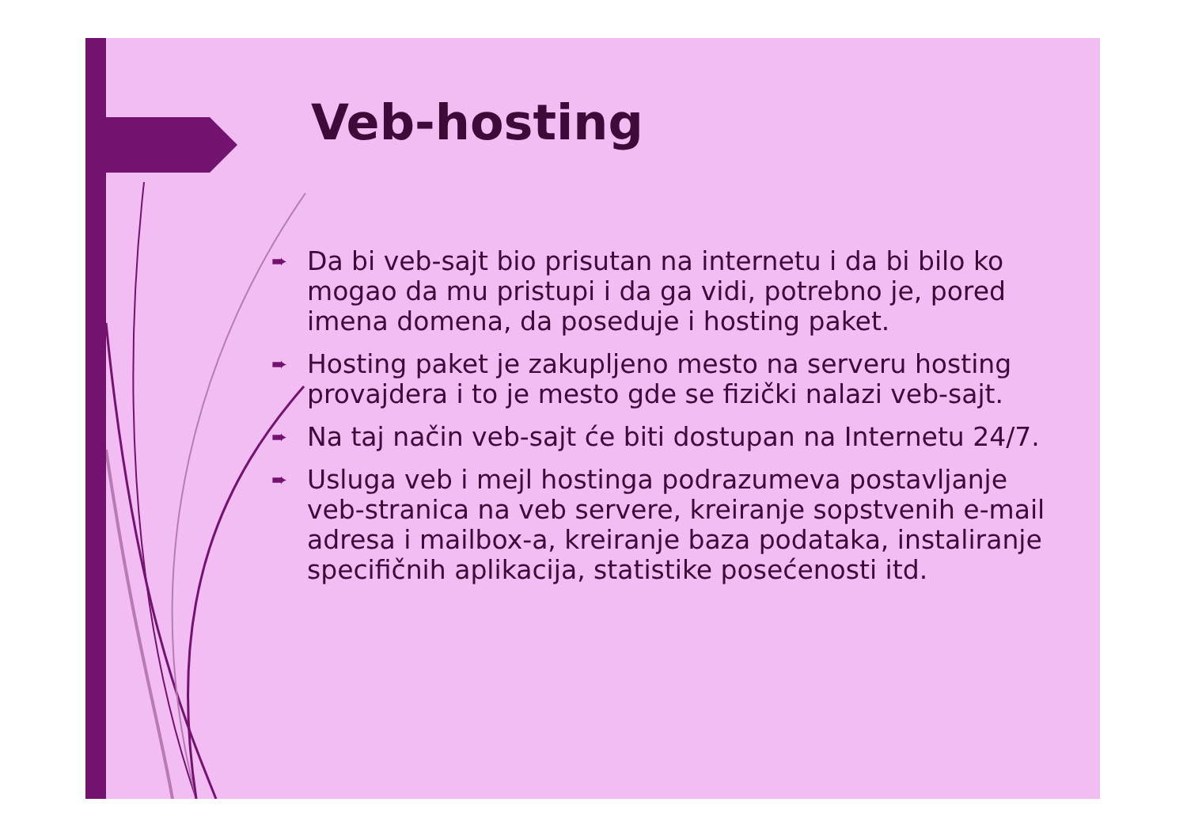Veb-hosting
➨ Da bi veb-sajt bio prisutan na internetu i da bi bilo ko mogao da mu pristupi i da ga vidi, potrebno je, pored imena domena, da poseduje i hosting paket.
➨ Hosting paket je zakupljeno mesto na serveru hosting provajdera i to je mesto gde se fizički nalazi veb-sajt.
➨ Na taj način veb-sajt će biti dostupan na Internetu 24/7.
➨ Usluga veb i mejl hostinga podrazumeva postavljanje veb-stranica na veb servere, kreiranje sopstvenih e-mail adresa i mailbox-a, kreiranje baza podataka, instaliranje specifičnih aplikacija, statistike posećenosti itd.